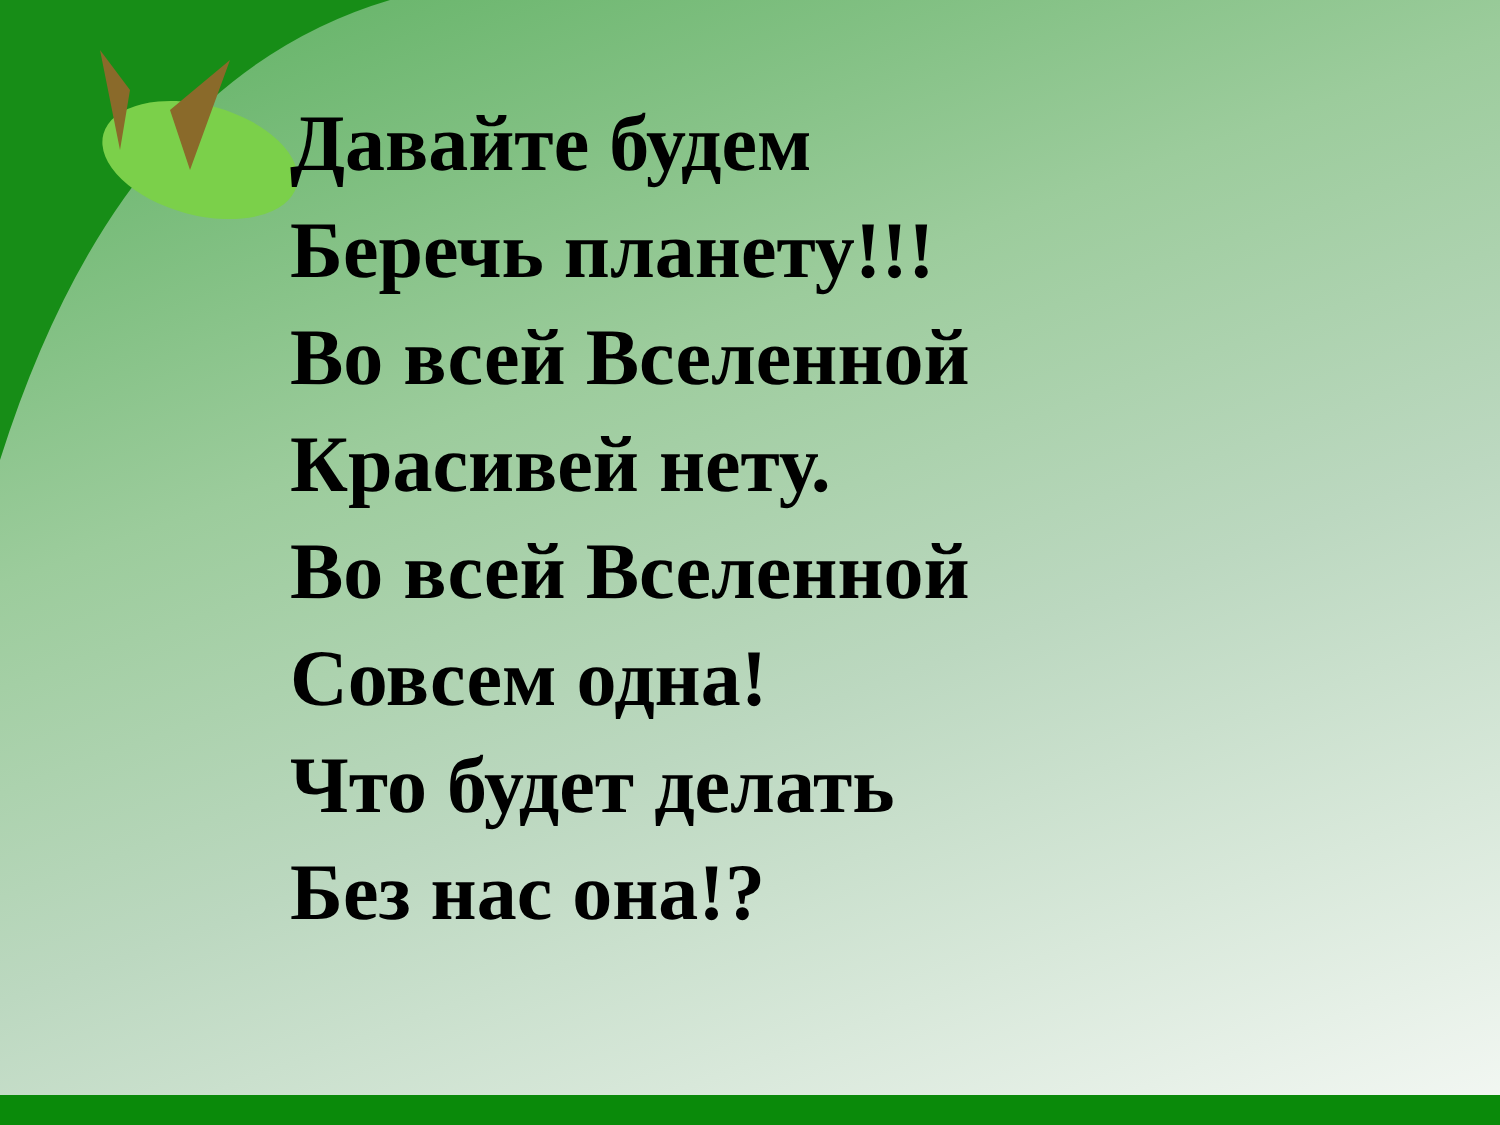Давайте будем
Беречь планету!!!
Во всей Вселенной
Красивей нету.
Во всей Вселенной
Совсем одна!
Что будет делать
Без нас она!?